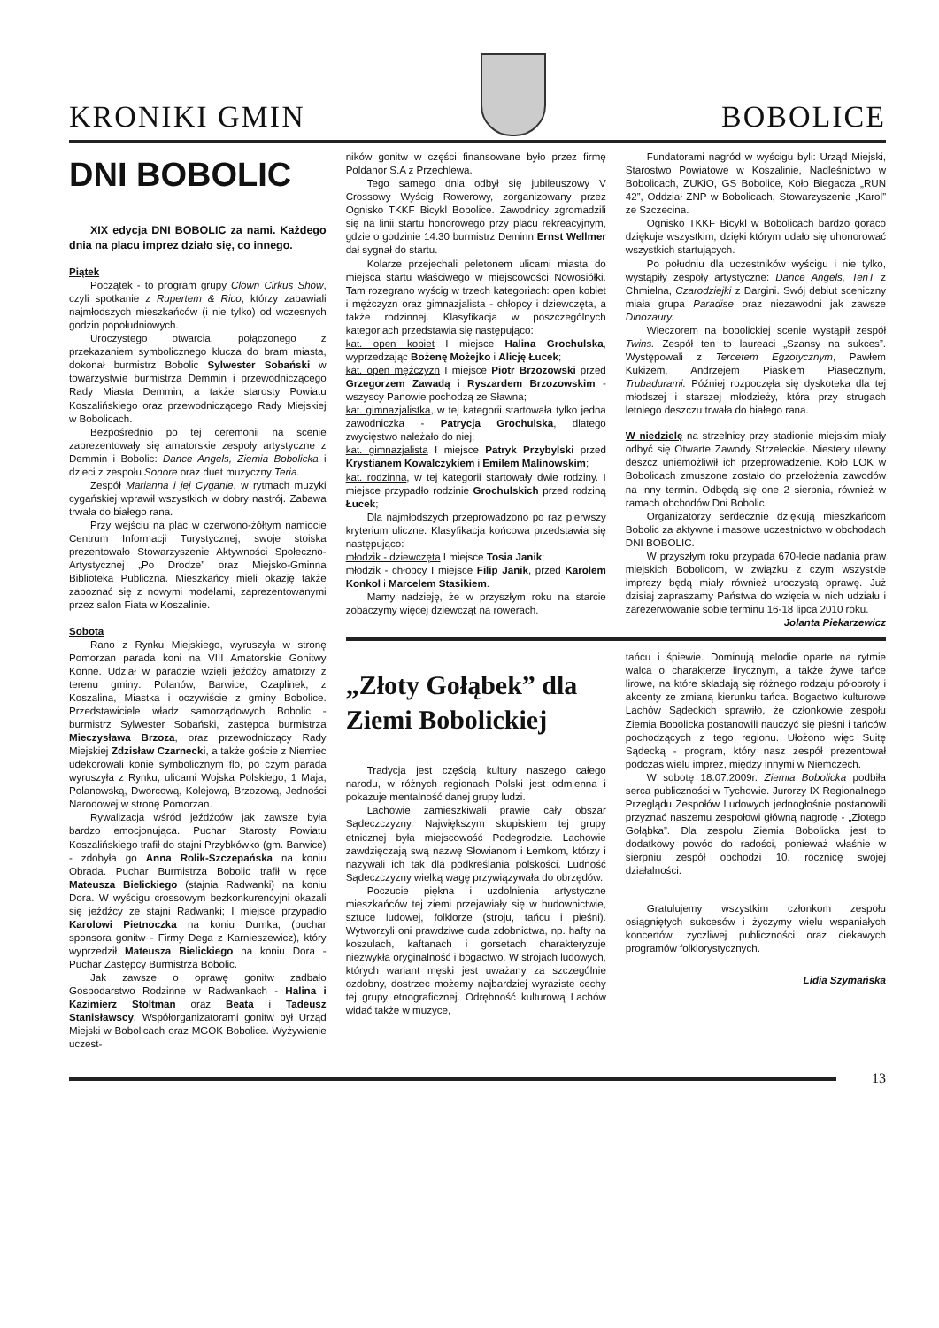KRONIKI GMIN
BOBOLICE
DNI BOBOLIC
XIX edycja DNI BOBOLIC za nami. Każdego dnia na placu imprez działo się, co innego.
Piątek
Początek - to program grupy Clown Cirkus Show, czyli spotkanie z Rupertem & Rico, którzy zabawiali najmłodszych mieszkańców (i nie tylko) od wczesnych godzin popołudniowych.
Uroczystego otwarcia, połączonego z przekazaniem symbolicznego klucza do bram miasta, dokonał burmistrz Bobolic Sylwester Sobański w towarzystwie burmistrza Demmin i przewodniczącego Rady Miasta Demmin, a także starosty Powiatu Koszalińskiego oraz przewodniczącego Rady Miejskiej w Bobolicach.
Bezpośrednio po tej ceremonii na scenie zaprezentowały się amatorskie zespoły artystyczne z Demmin i Bobolic: Dance Angels, Ziemia Bobolicka i dzieci z zespołu Sonore oraz duet muzyczny Teria.
Zespół Marianna i jej Cyganie, w rytmach muzyki cygańskiej wprawił wszystkich w dobry nastrój. Zabawa trwała do białego rana.
Przy wejściu na plac w czerwono-żółtym namiocie Centrum Informacji Turystycznej, swoje stoiska prezentowało Stowarzyszenie Aktywności Społeczno-Artystycznej „Po Drodze” oraz Miejsko-Gminna Biblioteka Publiczna. Mieszkańcy mieli okazję także zapoznać się z nowymi modelami, zaprezentowanymi przez salon Fiata w Koszalinie.
Sobota
Rano z Rynku Miejskiego, wyruszyła w stronę Pomorzan parada koni na VIII Amatorskie Gonitwy Konne. Udział w paradzie wzięli jeźdźcy amatorzy z terenu gminy: Polanów, Barwice, Czaplinek, z Koszalina, Miastka i oczywiście z gminy Bobolice. Przedstawiciele władz samorządowych Bobolic - burmistrz Sylwester Sobański, zastępca burmistrza Mieczysława Brzoza, oraz przewodniczący Rady Miejskiej Zdzisław Czarnecki, a także goście z Niemiec udekorowali konie symbolicznym flo, po czym parada wyruszyła z Rynku, ulicami Wojska Polskiego, 1 Maja, Polanowską, Dworcową, Kolejową, Brzozową, Jedności Narodowej w stronę Pomorzan.
Rywalizacja wśród jeźdźców jak zawsze była bardzo emocjonująca. Puchar Starosty Powiatu Koszalińskiego trafił do stajni Przybkówko (gm. Barwice) - zdobyła go Anna Rolik-Szczepańska na koniu Obrada. Puchar Burmistrza Bobolic trafił w ręce Mateusza Bielickiego (stajnia Radwanki) na koniu Dora. W wyścigu crossowym bezkonkurencyjni okazali się jeźdźcy ze stajni Radwanki; I miejsce przypadło Karolowi Pietnoczka na koniu Dumka, (puchar sponsora gonitw - Firmy Dega z Karnieszewicz), który wyprzedził Mateusza Bielickiego na koniu Dora - Puchar Zastępcy Burmistrza Bobolic.
Jak zawsze o oprawę gonitw zadbało Gospodarstwo Rodzinne w Radwankach - Halina i Kazimierz Stoltman oraz Beata i Tadeusz Stanisławscy. Współorganizatorami gonitw był Urząd Miejski w Bobolicach oraz MGOK Bobolice. Wyżywienie uczest-
ników gonitw w części finansowane było przez firmę Poldanor S.A z Przechlewa.
Tego samego dnia odbył się jubileuszowy V Crossowy Wyścig Rowerowy, zorganizowany przez Ognisko TKKF Bicykl Bobolice. Zawodnicy zgromadzili się na linii startu honorowego przy placu rekreacyjnym, gdzie o godzinie 14.30 burmistrz Deminn Ernst Wellmer dał sygnał do startu.
Kolarze przejechali peletonem ulicami miasta do miejsca startu właściwego w miejscowości Nowosiółki. Tam rozegrano wyścig w trzech kategoriach: open kobiet i mężczyzn oraz gimnazjalista - chłopcy i dziewczęta, a także rodzinnej. Klasyfikacja w poszczególnych kategoriach przedstawia się następująco:
kat. open kobiet I miejsce Halina Grochulska, wyprzedzając Bożenę Możejko i Alicję Łucek;
kat. open mężczyzn I miejsce Piotr Brzozowski przed Grzegorzem Zawadą i Ryszardem Brzozowskim - wszyscy Panowie pochodzą ze Sławna;
kat. gimnazjalistka, w tej kategorii startowała tylko jedna zawodniczka - Patrycja Grochulska, dlatego zwycięstwo należało do niej;
kat. gimnazjalista I miejsce Patryk Przybylski przed Krystianem Kowalczykiem i Emilem Malinowskim;
kat. rodzinna, w tej kategorii startowały dwie rodziny. I miejsce przypadło rodzinie Grochulskich przed rodziną Łucek;
Dla najmłodszych przeprowadzono po raz pierwszy kryterium uliczne. Klasyfikacja końcowa przedstawia się następująco:
młodzik - dziewczęta I miejsce Tosia Janik;
młodzik - chłopcy I miejsce Filip Janik, przed Karolem Konkol i Marcelem Stasikiem.
Mamy nadzieję, że w przyszłym roku na starcie zobaczymy więcej dziewcząt na rowerach.
Fundatorami nagród w wyścigu byli: Urząd Miejski, Starostwo Powiatowe w Koszalinie, Nadleśnictwo w Bobolicach, ZUKiO, GS Bobolice, Koło Biegacza „RUN 42”, Oddział ZNP w Bobolicach, Stowarzyszenie „Karol” ze Szczecina.
Ognisko TKKF Bicykl w Bobolicach bardzo gorąco dziękuje wszystkim, dzięki którym udało się uhonorować wszystkich startujących.
Po południu dla uczestników wyścigu i nie tylko, wystąpiły zespoły artystyczne: Dance Angels, TenT z Chmielna, Czarodziejki z Dargini. Swój debiut sceniczny miała grupa Paradise oraz niezawodni jak zawsze Dinozaury.
Wieczorem na bobolickiej scenie wystąpił zespół Twins. Zespół ten to laureaci „Szansy na sukces”. Występowali z Tercetem Egzotycznym, Pawłem Kukizem, Andrzejem Piaskiem Piasecznym, Trubadurami. Później rozpoczęła się dyskoteka dla tej młodszej i starszej młodzieży, która przy strugach letniego deszczu trwała do białego rana.
W niedzielę na strzelnicy przy stadionie miejskim miały odbyć się Otwarte Zawody Strzeleckie. Niestety ulewny deszcz uniemożliwił ich przeprowadzenie. Koło LOK w Bobolicach zmuszone zostało do przełożenia zawodów na inny termin. Odbędą się one 2 sierpnia, również w ramach obchodów Dni Bobolic.
Organizatorzy serdecznie dziękują mieszkańcom Bobolic za aktywne i masowe uczestnictwo w obchodach DNI BOBOLIC.
W przyszłym roku przypada 670-lecie nadania praw miejskich Bobolicom, w związku z czym wszystkie imprezy będą miały również uroczystą oprawę. Już dzisiaj zapraszamy Państwa do wzięcia w nich udziału i zarezerwowanie sobie terminu 16-18 lipca 2010 roku.
Jolanta Piekarzewicz
„Złoty Gołąbek” dla Ziemi Bobolickiej
Tradycja jest częścią kultury naszego całego narodu, w różnych regionach Polski jest odmienna i pokazuje mentalność danej grupy ludzi.
Lachowie zamieszkiwali prawie cały obszar Sądeczczyzny. Największym skupiskiem tej grupy etnicznej była miejscowość Podegrodzie. Lachowie zawdzięczają swą nazwę Słowianom i Łemkom, którzy i nazywali ich tak dla podkreślania polskości. Ludność Sądeczczyzny wielką wagę przywiązywała do obrzędów.
Poczucie piękna i uzdolnienia artystyczne mieszkańców tej ziemi przejawiały się w budownictwie, sztuce ludowej, folklorze (stroju, tańcu i pieśni). Wytworzyli oni prawdziwe cuda zdobnictwa, np. hafty na koszulach, kaftanach i gorsetach charakteryzuje niezwykła oryginalność i bogactwo. W strojach ludowych, których wariant męski jest uważany za szczególnie ozdobny, dostrzec możemy najbardziej wyraziste cechy tej grupy etnograficznej. Odrębność kulturową Lachów widać także w muzyce,
tańcu i śpiewie. Dominują melodie oparte na rytmie walca o charakterze lirycznym, a także żywe tańce lirowe, na które składają się różnego rodzaju półobroty i akcenty ze zmianą kierunku tańca. Bogactwo kulturowe Lachów Sądeckich sprawiło, że członkowie zespołu Ziemia Bobolicka postanowili nauczyć się pieśni i tańców pochodzących z tego regionu. Ułożono więc Suitę Sądecką - program, który nasz zespół prezentował podczas wielu imprez, między innymi w Niemczech.
W sobotę 18.07.2009r. Ziemia Bobolicka podbiła serca publiczności w Tychowie. Jurorzy IX Regionalnego Przeglądu Zespołów Ludowych jednogłośnie postanowili przyznać naszemu zespołowi główną nagrodę - „Złotego Gołąbka”. Dla zespołu Ziemia Bobolicka jest to dodatkowy powód do radości, ponieważ właśnie w sierpniu zespół obchodzi 10. rocznicę swojej działalności.
Gratulujemy wszystkim członkom zespołu osiągniętych sukcesów i życzymy wielu wspaniałych koncertów, życzliwej publiczności oraz ciekawych programów folklorystycznych.
Lidia Szymańska
13